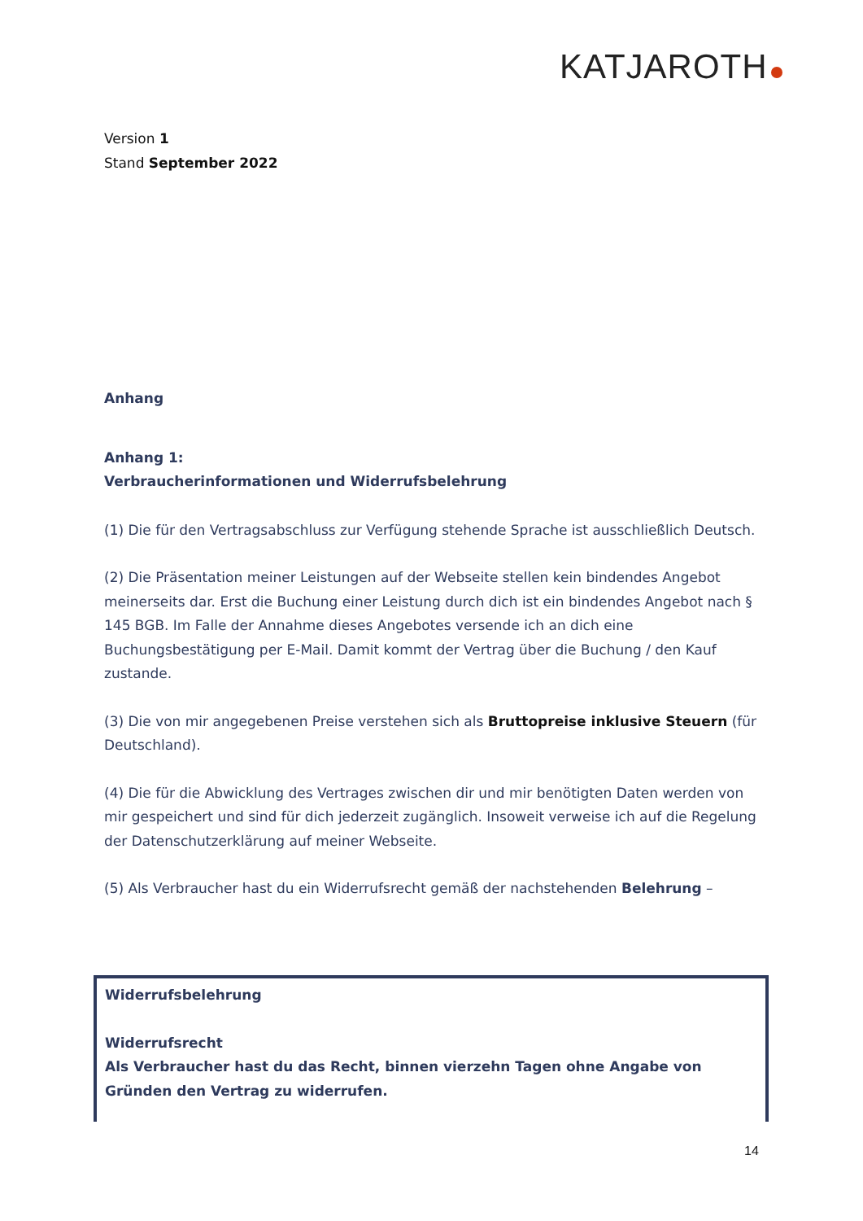KATJAROTH
Version 1
Stand September 2022
Anhang
Anhang 1:
Verbraucherinformationen und Widerrufsbelehrung
(1) Die für den Vertragsabschluss zur Verfügung stehende Sprache ist ausschließlich Deutsch.
(2) Die Präsentation meiner Leistungen auf der Webseite stellen kein bindendes Angebot meinerseits dar. Erst die Buchung einer Leistung durch dich ist ein bindendes Angebot nach § 145 BGB. Im Falle der Annahme dieses Angebotes versende ich an dich eine Buchungsbestätigung per E-Mail. Damit kommt der Vertrag über die Buchung / den Kauf zustande.
(3) Die von mir angegebenen Preise verstehen sich als Bruttopreise inklusive Steuern (für Deutschland).
(4) Die für die Abwicklung des Vertrages zwischen dir und mir benötigten Daten werden von mir gespeichert und sind für dich jederzeit zugänglich. Insoweit verweise ich auf die Regelung der Datenschutzerklärung auf meiner Webseite.
(5) Als Verbraucher hast du ein Widerrufsrecht gemäß der nachstehenden Belehrung –
Widerrufsbelehrung
Widerrufsrecht
Als Verbraucher hast du das Recht, binnen vierzehn Tagen ohne Angabe von Gründen den Vertrag zu widerrufen.
14